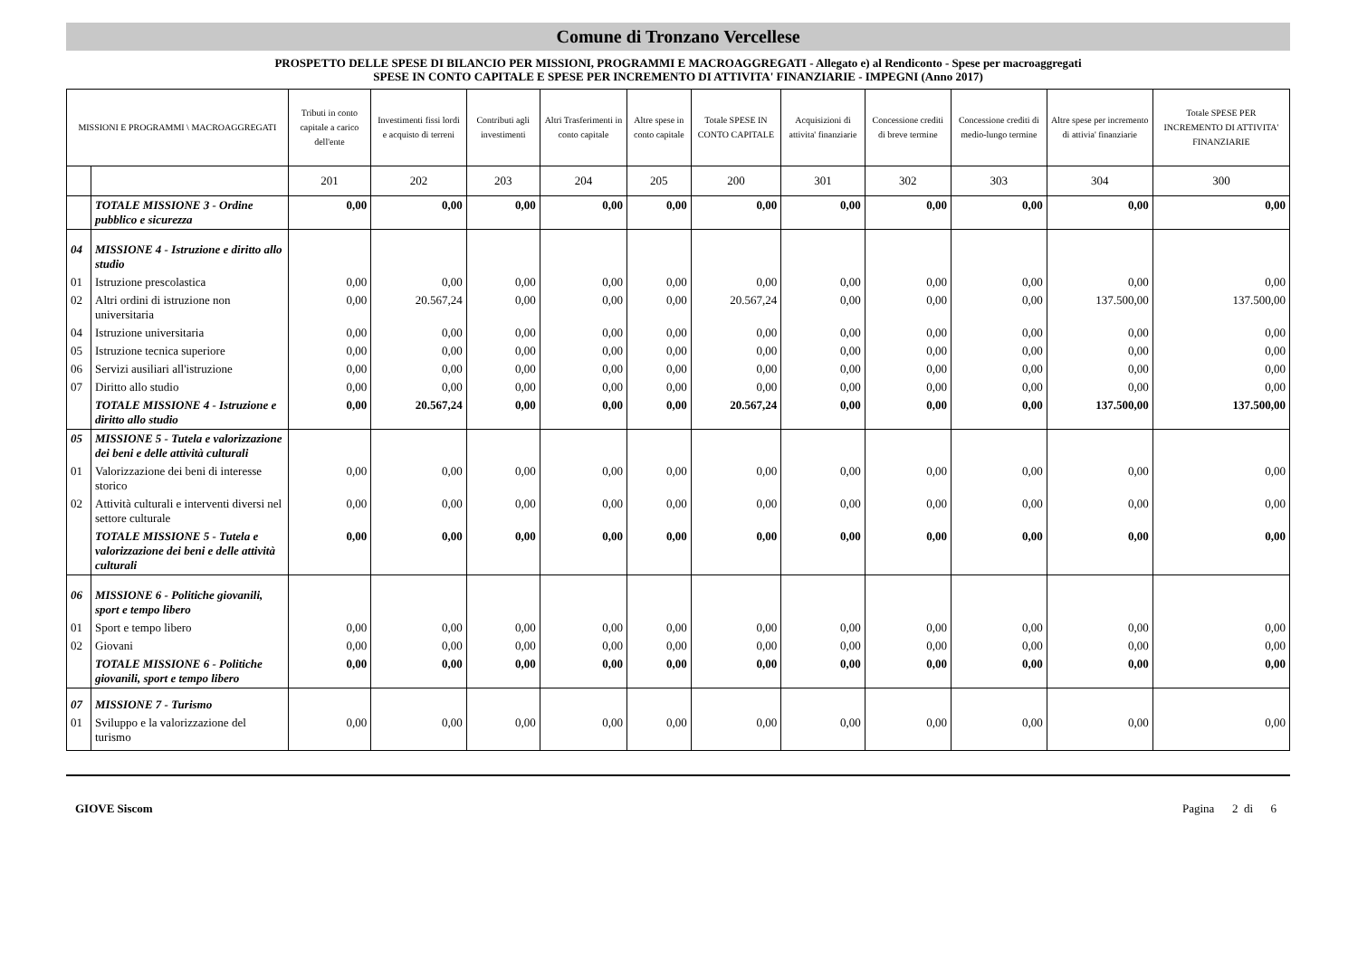Comune di Tronzano Vercellese
PROSPETTO DELLE SPESE DI BILANCIO PER MISSIONI, PROGRAMMI E MACROAGGREGATI - Allegato e) al Rendiconto - Spese per macroaggregati
SPESE IN CONTO CAPITALE E SPESE PER INCREMENTO DI ATTIVITA' FINANZIARIE - IMPEGNI (Anno 2017)
| MISSIONI E PROGRAMMI \ MACROAGGREGATI | | Tributi in conto capitale a carico dell'ente | Investimenti fissi lordi e acquisto di terreni | Contributi agli investimenti | Altri Trasferimenti in conto capitale | Altre spese in conto capitale | Totale SPESE IN CONTO CAPITALE | Acquisizioni di attivita' finanziarie | Concessione crediti di breve termine | Concessione crediti di medio-lungo termine | Altre spese per incremento di attivia' finanziarie | Totale SPESE PER INCREMENTO DI ATTIVITA' FINANZIARIE |
| --- | --- | --- | --- | --- | --- | --- | --- | --- | --- | --- | --- | --- |
| | | 201 | 202 | 203 | 204 | 205 | 200 | 301 | 302 | 303 | 304 | 300 |
| | TOTALE MISSIONE 3 - Ordine pubblico e sicurezza | 0,00 | 0,00 | 0,00 | 0,00 | 0,00 | 0,00 | 0,00 | 0,00 | 0,00 | 0,00 | 0,00 |
| 04 | MISSIONE 4 - Istruzione e diritto allo studio | | | | | | | | | | | |
| 01 | Istruzione prescolastica | 0,00 | 0,00 | 0,00 | 0,00 | 0,00 | 0,00 | 0,00 | 0,00 | 0,00 | 0,00 | 0,00 |
| 02 | Altri ordini di istruzione non universitaria | 0,00 | 20.567,24 | 0,00 | 0,00 | 0,00 | 20.567,24 | 0,00 | 0,00 | 0,00 | 137.500,00 | 137.500,00 |
| 04 | Istruzione universitaria | 0,00 | 0,00 | 0,00 | 0,00 | 0,00 | 0,00 | 0,00 | 0,00 | 0,00 | 0,00 | 0,00 |
| 05 | Istruzione tecnica superiore | 0,00 | 0,00 | 0,00 | 0,00 | 0,00 | 0,00 | 0,00 | 0,00 | 0,00 | 0,00 | 0,00 |
| 06 | Servizi ausiliari all'istruzione | 0,00 | 0,00 | 0,00 | 0,00 | 0,00 | 0,00 | 0,00 | 0,00 | 0,00 | 0,00 | 0,00 |
| 07 | Diritto allo studio | 0,00 | 0,00 | 0,00 | 0,00 | 0,00 | 0,00 | 0,00 | 0,00 | 0,00 | 0,00 | 0,00 |
| | TOTALE MISSIONE 4 - Istruzione e diritto allo studio | 0,00 | 20.567,24 | 0,00 | 0,00 | 0,00 | 20.567,24 | 0,00 | 0,00 | 0,00 | 137.500,00 | 137.500,00 |
| 05 | MISSIONE 5 - Tutela e valorizzazione dei beni e delle attività culturali | | | | | | | | | | | |
| 01 | Valorizzazione dei beni di interesse storico | 0,00 | 0,00 | 0,00 | 0,00 | 0,00 | 0,00 | 0,00 | 0,00 | 0,00 | 0,00 | 0,00 |
| 02 | Attività culturali e interventi diversi nel settore culturale | 0,00 | 0,00 | 0,00 | 0,00 | 0,00 | 0,00 | 0,00 | 0,00 | 0,00 | 0,00 | 0,00 |
| | TOTALE MISSIONE 5 - Tutela e valorizzazione dei beni e delle attività culturali | 0,00 | 0,00 | 0,00 | 0,00 | 0,00 | 0,00 | 0,00 | 0,00 | 0,00 | 0,00 | 0,00 |
| 06 | MISSIONE 6 - Politiche giovanili, sport e tempo libero | | | | | | | | | | | |
| 01 | Sport e tempo libero | 0,00 | 0,00 | 0,00 | 0,00 | 0,00 | 0,00 | 0,00 | 0,00 | 0,00 | 0,00 | 0,00 |
| 02 | Giovani | 0,00 | 0,00 | 0,00 | 0,00 | 0,00 | 0,00 | 0,00 | 0,00 | 0,00 | 0,00 | 0,00 |
| | TOTALE MISSIONE 6 - Politiche giovanili, sport e tempo libero | 0,00 | 0,00 | 0,00 | 0,00 | 0,00 | 0,00 | 0,00 | 0,00 | 0,00 | 0,00 | 0,00 |
| 07 | MISSIONE 7 - Turismo | | | | | | | | | | | |
| 01 | Sviluppo e la valorizzazione del turismo | 0,00 | 0,00 | 0,00 | 0,00 | 0,00 | 0,00 | 0,00 | 0,00 | 0,00 | 0,00 | 0,00 |
GIOVE Siscom Pagina 2 di 6